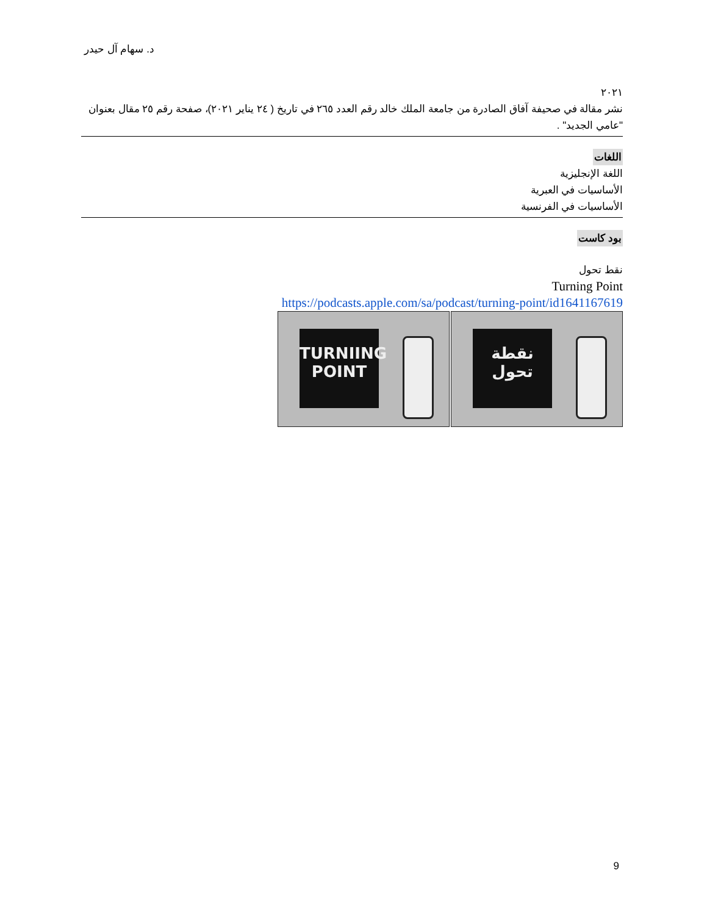د. سهام آل حيدر
٢٠٢١
نشر مقالة في صحيفة آفاق الصادرة من جامعة الملك خالد رقم العدد ٢٦٥ في تاريخ ( ٢٤ يناير ٢٠٢١)، صفحة رقم ٢٥ مقال بعنوان "عامي الجديد" .
اللغات
اللغة الإنجليزية
الأساسيات في العبرية
الأساسيات في الفرنسية
بود كاست
نقط تحول
Turning Point
https://podcasts.apple.com/sa/podcast/turning-point/id1641167619
TURNIING
POINT
نقطة تحول
9